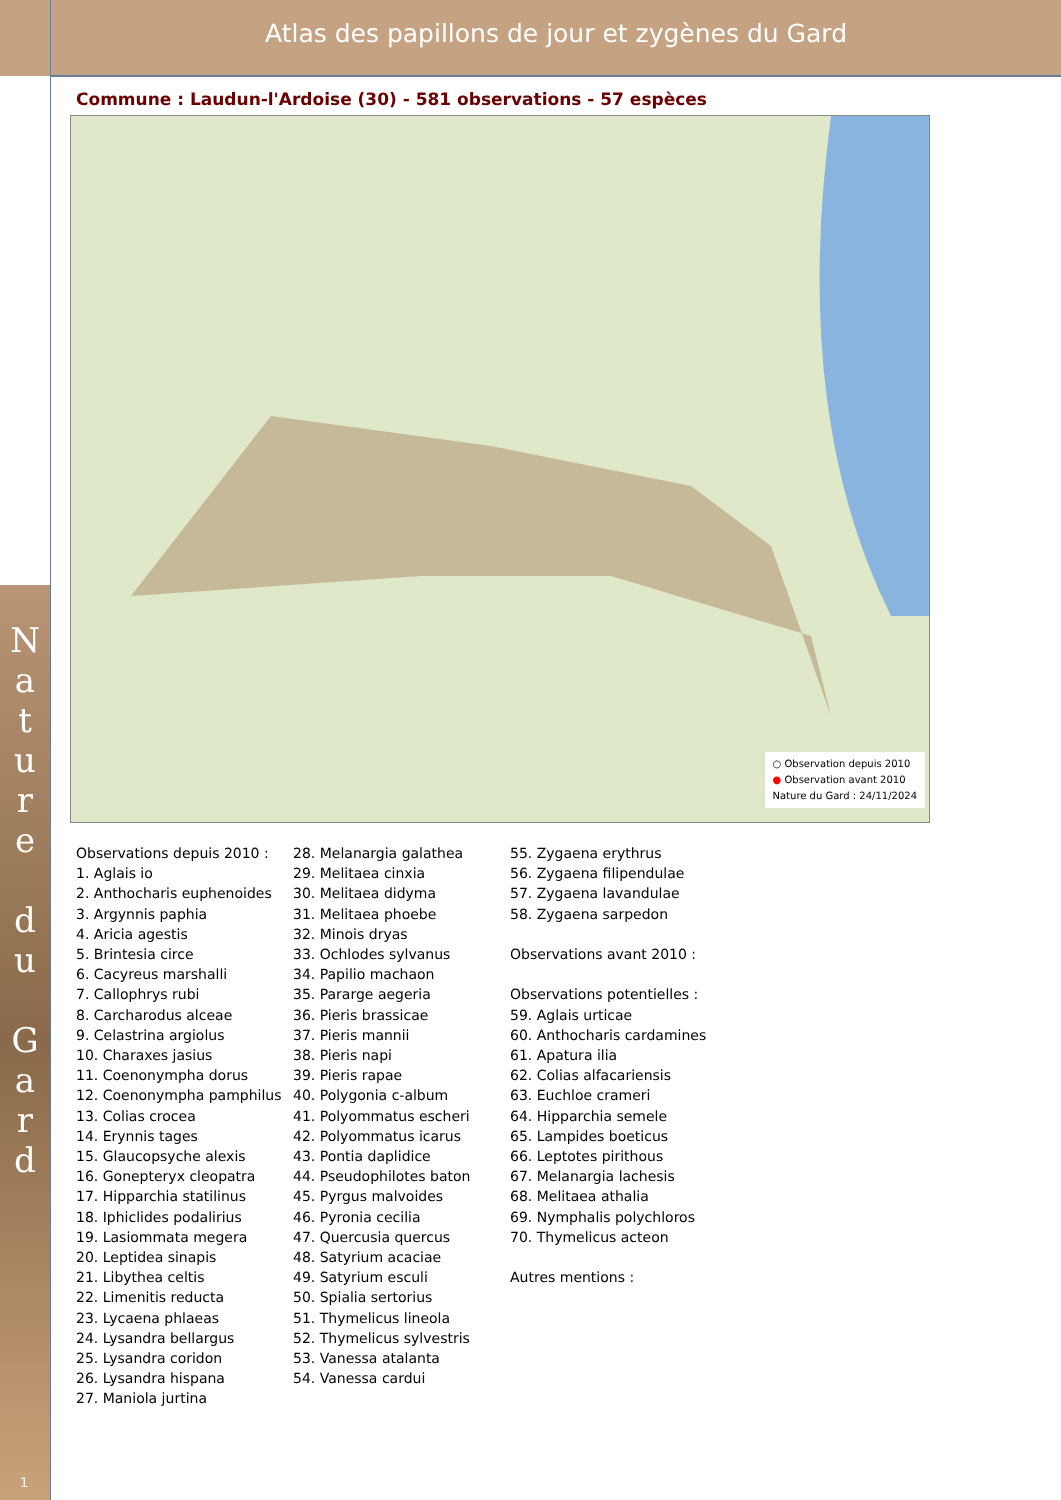N a t u r e
d u
G a r d
1
Atlas des papillons de jour et zygènes du Gard
Commune : Laudun-l'Ardoise (30) - 581 observations - 57 espèces
○ Observation depuis 2010
● Observation avant 2010
Nature du Gard : 24/11/2024
Observations depuis 2010 :
1. Aglais io
2. Anthocharis euphenoides
3. Argynnis paphia
4. Aricia agestis
5. Brintesia circe
6. Cacyreus marshalli
7. Callophrys rubi
8. Carcharodus alceae
9. Celastrina argiolus
10. Charaxes jasius
11. Coenonympha dorus
12. Coenonympha pamphilus
13. Colias crocea
14. Erynnis tages
15. Glaucopsyche alexis
16. Gonepteryx cleopatra
17. Hipparchia statilinus
18. Iphiclides podalirius
19. Lasiommata megera
20. Leptidea sinapis
21. Libythea celtis
22. Limenitis reducta
23. Lycaena phlaeas
24. Lysandra bellargus
25. Lysandra coridon
26. Lysandra hispana
27. Maniola jurtina
28. Melanargia galathea
29. Melitaea cinxia
30. Melitaea didyma
31. Melitaea phoebe
32. Minois dryas
33. Ochlodes sylvanus
34. Papilio machaon
35. Pararge aegeria
36. Pieris brassicae
37. Pieris mannii
38. Pieris napi
39. Pieris rapae
40. Polygonia c-album
41. Polyommatus escheri
42. Polyommatus icarus
43. Pontia daplidice
44. Pseudophilotes baton
45. Pyrgus malvoides
46. Pyronia cecilia
47. Quercusia quercus
48. Satyrium acaciae
49. Satyrium esculi
50. Spialia sertorius
51. Thymelicus lineola
52. Thymelicus sylvestris
53. Vanessa atalanta
54. Vanessa cardui
55. Zygaena erythrus
56. Zygaena filipendulae
57. Zygaena lavandulae
58. Zygaena sarpedon
Observations avant 2010 :
Observations potentielles :
59. Aglais urticae
60. Anthocharis cardamines
61. Apatura ilia
62. Colias alfacariensis
63. Euchloe crameri
64. Hipparchia semele
65. Lampides boeticus
66. Leptotes pirithous
67. Melanargia lachesis
68. Melitaea athalia
69. Nymphalis polychloros
70. Thymelicus acteon
Autres mentions :